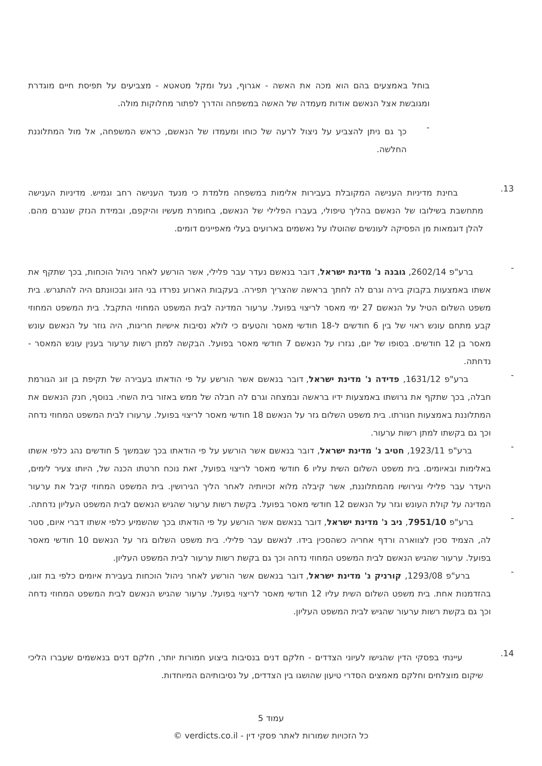בוחל באמצעים בהם הוא מכה את האשה - אגרוף, נעל ומקל מטאטא - מצביעים על תפיסת חיים מוגדרת ומגובשת אצל הנאשם אודות מעמדה של האשה במשפחה והדרך לפתור מחלוקות מולה.
-
כך גם ניתן להצביע על ניצול לרעה של כוחו ומעמדו של הנאשם, כראש המשפחה, אל מול המתלוננת החלשה.
13.
בחינת מדיניות הענישה המקובלת בעבירות אלימות במשפחה מלמדת כי מנעד הענישה רחב וגמיש. מדיניות הענישה מתחשבת בשילובו של הנאשם בהליך טיפולי, בעברו הפלילי של הנאשם, בחומרת מעשיו והיקפם, ובמידת הנזק שנגרם מהם. להלן דוגמאות מן הפסיקה לעונשים שהוטלו על נאשמים בארועים בעלי מאפיינים דומים.
-
ברע"פ 2602/14, גובנה נ' מדינת ישראל, דובר בנאשם נעדר עבר פלילי, אשר הורשע לאחר ניהול הוכחות, בכך שתקף את אשתו באמצעות בקבוק בירה וגרם לה לחתך בראשה שהצריך תפירה. בעקבות הארוע נפרדו בני הזוג ובכוונתם היה להתגרש. בית משפט השלום הטיל על הנאשם 27 ימי מאסר לריצוי בפועל. ערעור המדינה לבית המשפט המחוזי התקבל. בית המשפט המחוזי קבע מתחם עונש ראוי של בין 6 חודשים ל-18 חודשי מאסר והטעים כי לולא נסיבות אישיות חריגות, היה גוזר על הנאשם עונש מאסר בן 12 חודשים. בסופו של יום, נגזרו על הנאשם 7 חודשי מאסר בפועל. הבקשה למתן רשות ערעור בענין עונש המאסר - נדחתה.
-
ברע"פ 1631/12, פדידה נ' מדינת ישראל, דובר בנאשם אשר הורשע על פי הודאתו בעבירה של תקיפת בן זוג הגורמת חבלה, בכך שתקף את גרושתו באמצעות ידיו בראשה ובמצחה וגרם לה חבלה של ממש באזור בית השחי. בנוסף, חנק הנאשם את המתלוננת באמצעות חגורתו. בית משפט השלום גזר על הנאשם 18 חודשי מאסר לריצוי בפועל. ערעורו לבית המשפט המחוזי נדחה וכך גם בקשתו למתן רשות ערעור.
-
ברע"פ 1923/11, חטיב נ' מדינת ישראל, דובר בנאשם אשר הורשע על פי הודאתו בכך שבמשך 5 חודשים נהג כלפי אשתו באלימות ובאיומים. בית משפט השלום השית עליו 6 חודשי מאסר לריצוי בפועל, זאת נוכח חרטתו הכנה של, היותו צעיר לימים, היעדר עבר פלילי וגירושיו מהמתלוננת, אשר קיבלה מלוא זכויותיה לאחר הליך הגירושין. בית המשפט המחוזי קיבל את ערעור המדינה על קולת העונש וגזר על הנאשם 12 חודשי מאסר בפועל. בקשת רשות ערעור שהגיש הנאשם לבית המשפט העליון נדחתה.
-
ברע"פ 7951/10, ניב נ' מדינת ישראל, דובר בנאשם אשר הורשע על פי הודאתו בכך שהשמיע כלפי אשתו דברי איום, סטר לה, הצמיד סכין לצווארה ורדף אחריה כשהסכין בידו. לנאשם עבר פלילי. בית משפט השלום גזר על הנאשם 10 חודשי מאסר בפועל. ערעור שהגיש הנאשם לבית המשפט המחוזי נדחה וכך גם בקשת רשות ערעור לבית המשפט העליון.
-
ברע"פ 1293/08, קורניק נ' מדינת ישראל, דובר בנאשם אשר הורשע לאחר ניהול הוכחות בעבירת איומים כלפי בת זוגו, בהזדמנות אחת. בית משפט השלום השית עליו 12 חודשי מאסר לריצוי בפועל. ערעור שהגיש הנאשם לבית המשפט המחוזי נדחה וכך גם בקשת רשות ערעור שהגיש לבית המשפט העליון.
14.
עיינתי בפסקי הדין שהגישו לעיוני הצדדים - חלקם דנים בנסיבות ביצוע חמורות יותר, חלקם דנים בנאשמים שעברו הליכי שיקום מוצלחים וחלקם מאמצים הסדרי טיעון שהושגו בין הצדדים, על נסיבותיהם המיוחדות.
עמוד 5
כל הזכויות שמורות לאתר פסקי דין - verdicts.co.il ©